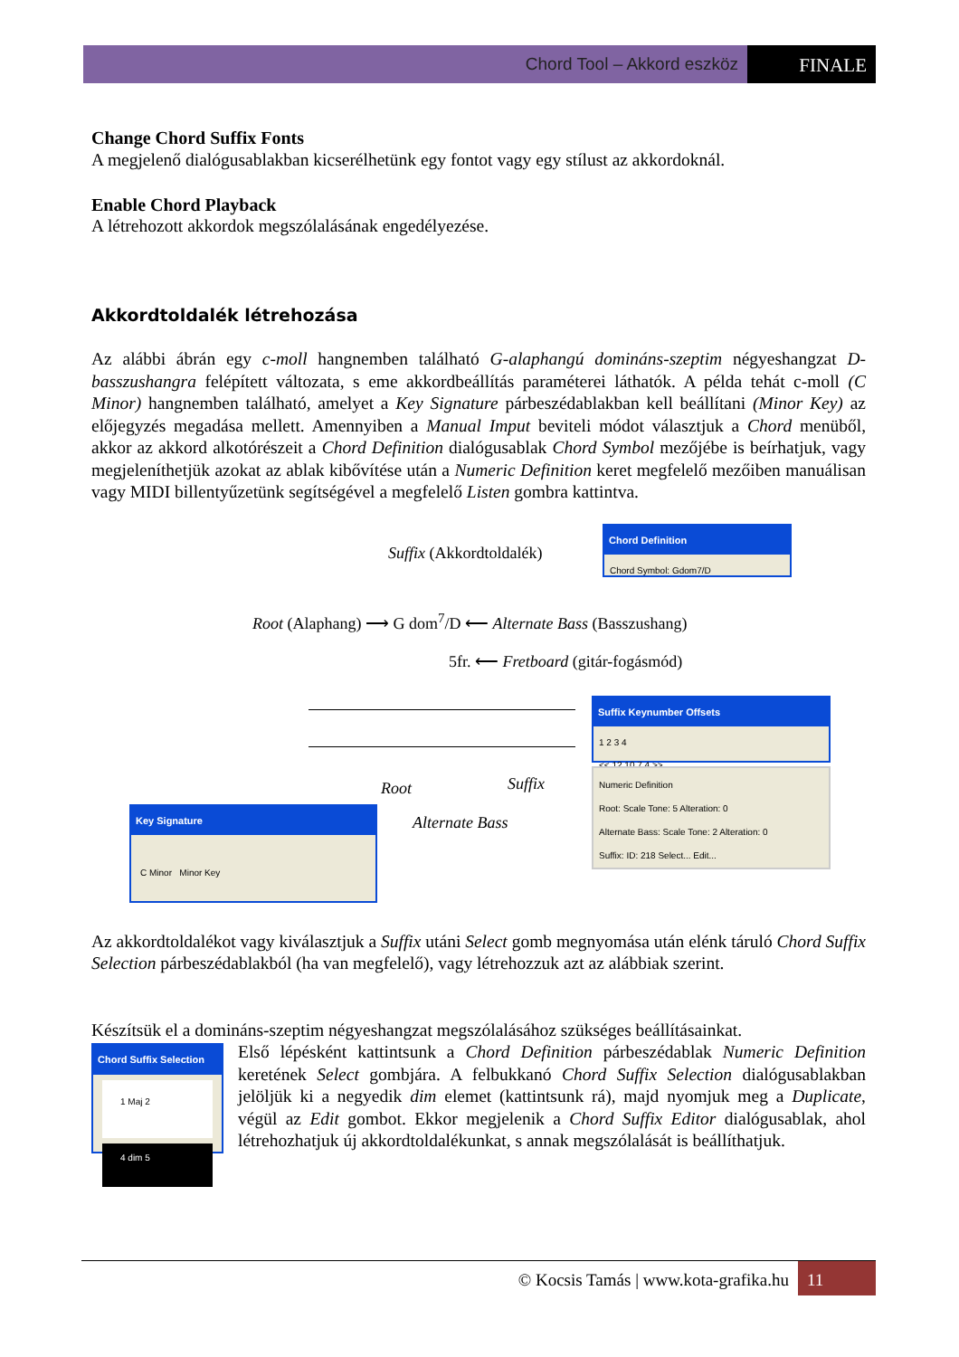Chord Tool – Akkord eszköz FINALE
Change Chord Suffix Fonts
A megjelenő dialógusablakban kicserélhetünk egy fontot vagy egy stílust az akkordoknál.
Enable Chord Playback
A létrehozott akkordok megszólalásának engedélyezése.
Akkordtoldalék létrehozása
Az alábbi ábrán egy c-moll hangnemben található G-alaphangú domináns-szeptim négyeshangzat D-basszushangra felépített változata, s eme akkordbeállítás paraméterei láthatók. A példa tehát c-moll (C Minor) hangnemben található, amelyet a Key Signature párbeszédablakban kell beállítani (Minor Key) az előjegyzés megadása mellett. Amennyiben a Manual Imput beviteli módot választjuk a Chord menüből, akkor az akkord alkotórészeit a Chord Definition dialógusablak Chord Symbol mezőjébe is beírhatjuk, vagy megjeleníthetjük azokat az ablak kibővítése után a Numeric Definition keret megfelelő mezőiben manuálisan vagy MIDI billentyűzetünk segítségével a megfelelő Listen gombra kattintva.
Suffix (Akkordtoldalék)
Chord Definition
Chord Symbol: Gdom7/D
Root (Alaphang) ⟶ G dom<sup>7</sup>/D ⟵ Alternate Bass (Basszushang)
5fr. ⟵ Fretboard (gitár-fogásmód)
Root Suffix
Alternate Bass
Suffix Keynumber Offsets
1 2 3 4
<< 12 10 7 4 >>
Numeric Definition
Root: Scale Tone: 5 Alteration: 0
Alternate Bass: Scale Tone: 2 Alteration: 0
Suffix: ID: 218 Select... Edit...
Key Signature
C Minor Minor Key
Az akkordtoldalékot vagy kiválasztjuk a Suffix utáni Select gomb megnyomása után elénk táruló Chord Suffix Selection párbeszédablakból (ha van megfelelő), vagy létrehozzuk azt az alábbiak szerint.
Készítsük el a domináns-szeptim négyeshangzat megszólalásához szükséges beállításainkat.
Chord Suffix Selection
1 Maj 2
4 dim 5
Első lépésként kattintsunk a Chord Definition párbeszédablak Numeric Definition keretének Select gombjára. A felbukkanó Chord Suffix Selection dialógusablakban jelöljük ki a negyedik dim elemet (kattintsunk rá), majd nyomjuk meg a Duplicate, végül az Edit gombot. Ekkor megjelenik a Chord Suffix Editor dialógusablak, ahol létrehozhatjuk új akkordtoldalékunkat, s annak megszólalását is beállíthatjuk.
© Kocsis Tamás | www.kota-grafika.hu 11